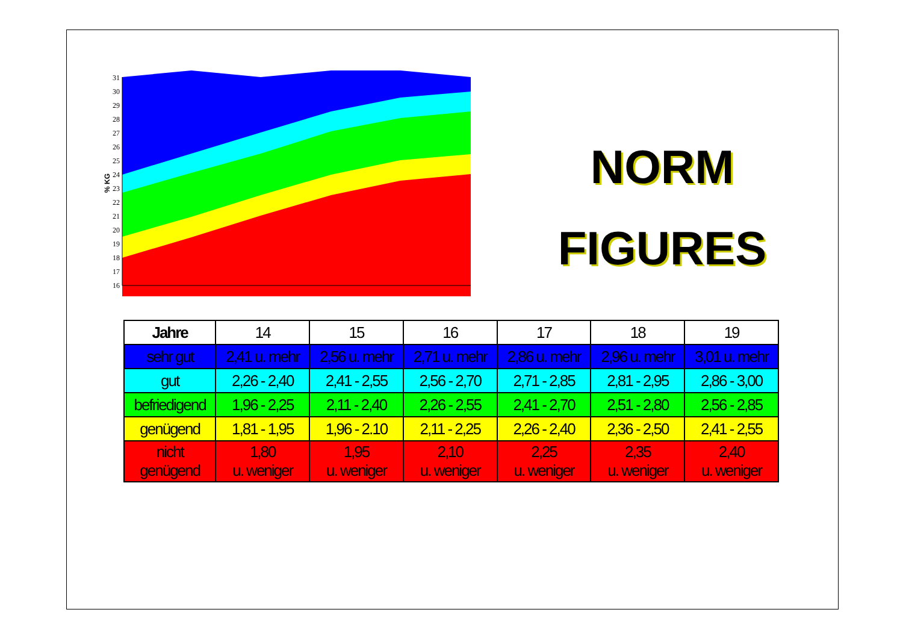31
30
29
28
27
26
25
24
23
22
21
20
19
18
17
16
% KG
NORM
FIGURES
| Jahre | 14 | 15 | 16 | 17 | 18 | 19 |
| --- | --- | --- | --- | --- | --- | --- |
| sehr gut | 2,41 u. mehr | 2,56 u. mehr | 2,71 u. mehr | 2,86 u. mehr | 2,96 u. mehr | 3,01 u. mehr |
| gut | 2,26 - 2,40 | 2,41 - 2,55 | 2,56 - 2,70 | 2,71 - 2,85 | 2,81 - 2,95 | 2,86 - 3,00 |
| befriedigend | 1,96 - 2,25 | 2,11 - 2,40 | 2,26 - 2,55 | 2,41 - 2,70 | 2,51 - 2,80 | 2,56 - 2,85 |
| genügend | 1,81 - 1,95 | 1,96 - 2.10 | 2,11 - 2,25 | 2,26 - 2,40 | 2,36 - 2,50 | 2,41 - 2,55 |
| nicht genügend | 1,80 u. weniger | 1,95 u. weniger | 2,10 u. weniger | 2,25 u. weniger | 2,35 u. weniger | 2,40 u. weniger |